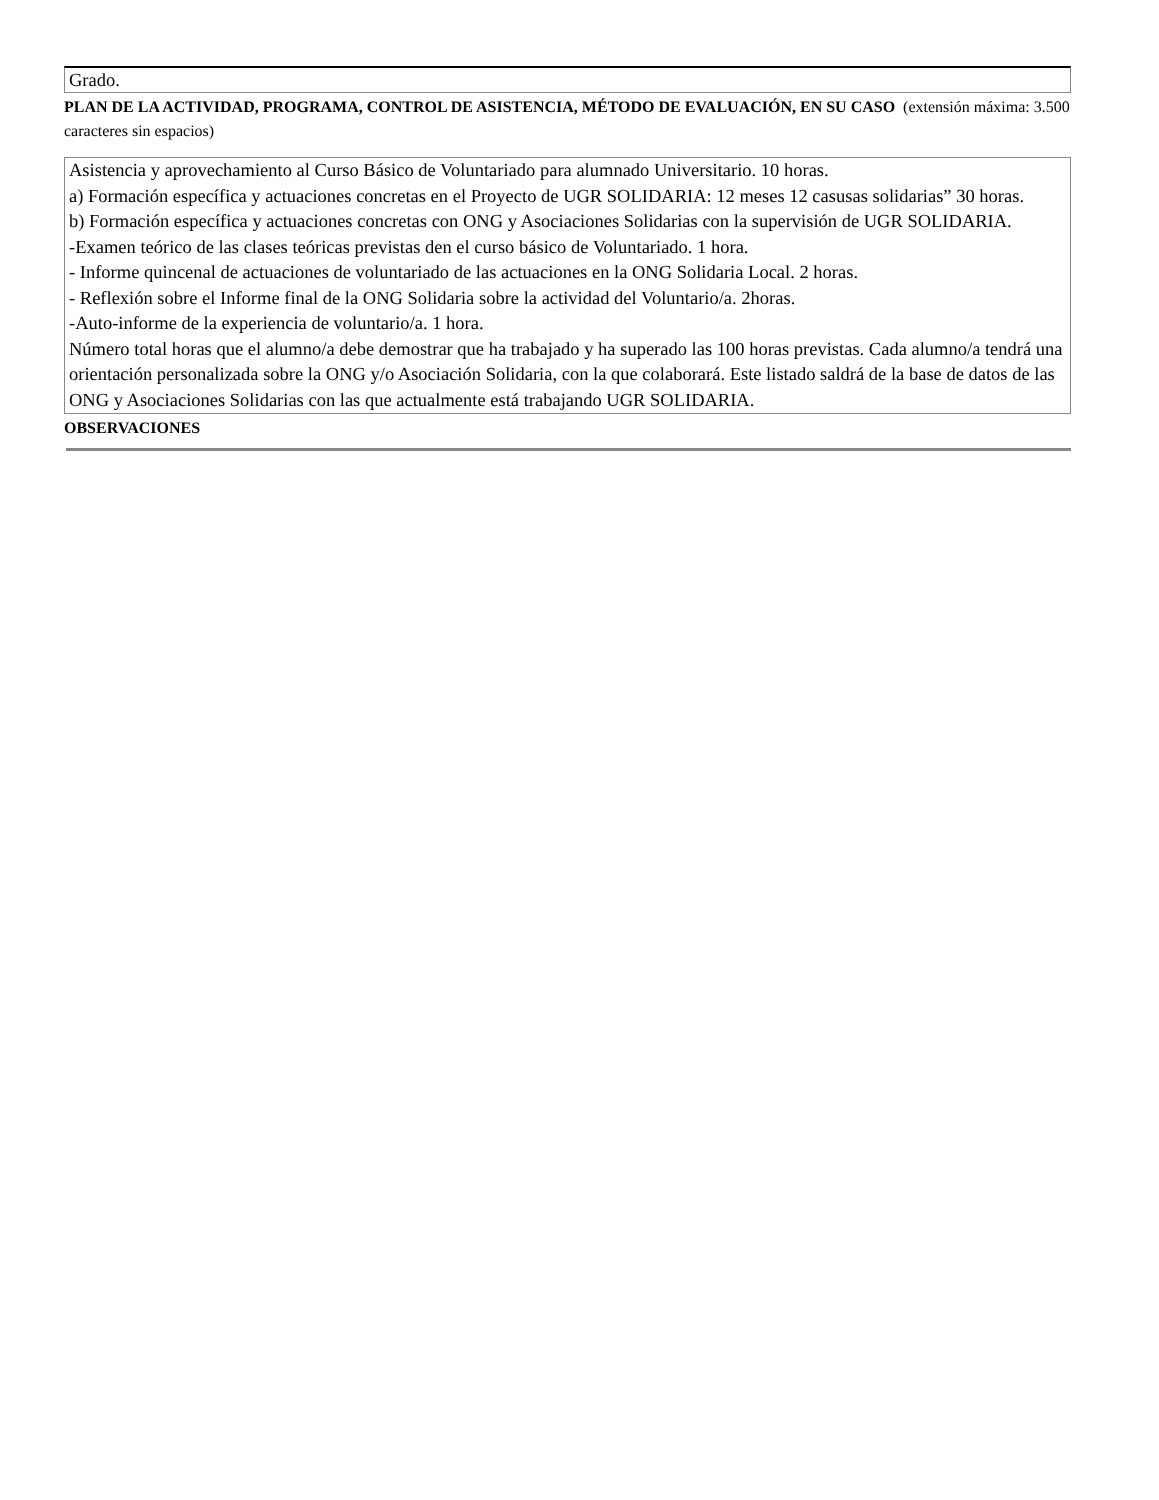Grado.
PLAN DE LA ACTIVIDAD, PROGRAMA, CONTROL DE ASISTENCIA, MÉTODO DE EVALUACIÓN, EN SU CASO (extensión máxima: 3.500 caracteres sin espacios)
Asistencia y aprovechamiento al Curso Básico de Voluntariado para alumnado Universitario. 10 horas.
a) Formación específica y actuaciones concretas en el Proyecto de UGR SOLIDARIA: 12 meses 12 casusas solidarias” 30 horas.
b) Formación específica y actuaciones concretas con ONG y Asociaciones Solidarias con la supervisión de UGR SOLIDARIA.
-Examen teórico de las clases teóricas previstas den el curso básico de Voluntariado. 1 hora.
- Informe quincenal de actuaciones de voluntariado de las actuaciones en la ONG Solidaria Local. 2 horas.
- Reflexión sobre el Informe final de la ONG Solidaria sobre la actividad del Voluntario/a. 2horas.
-Auto-informe de la experiencia de voluntario/a. 1 hora.
Número total horas que el alumno/a debe demostrar que ha trabajado y ha superado las 100 horas previstas. Cada alumno/a tendrá una orientación personalizada sobre la ONG y/o Asociación Solidaria, con la que colaborará. Este listado saldrá de la base de datos de las ONG y Asociaciones Solidarias con las que actualmente está trabajando UGR SOLIDARIA.
OBSERVACIONES